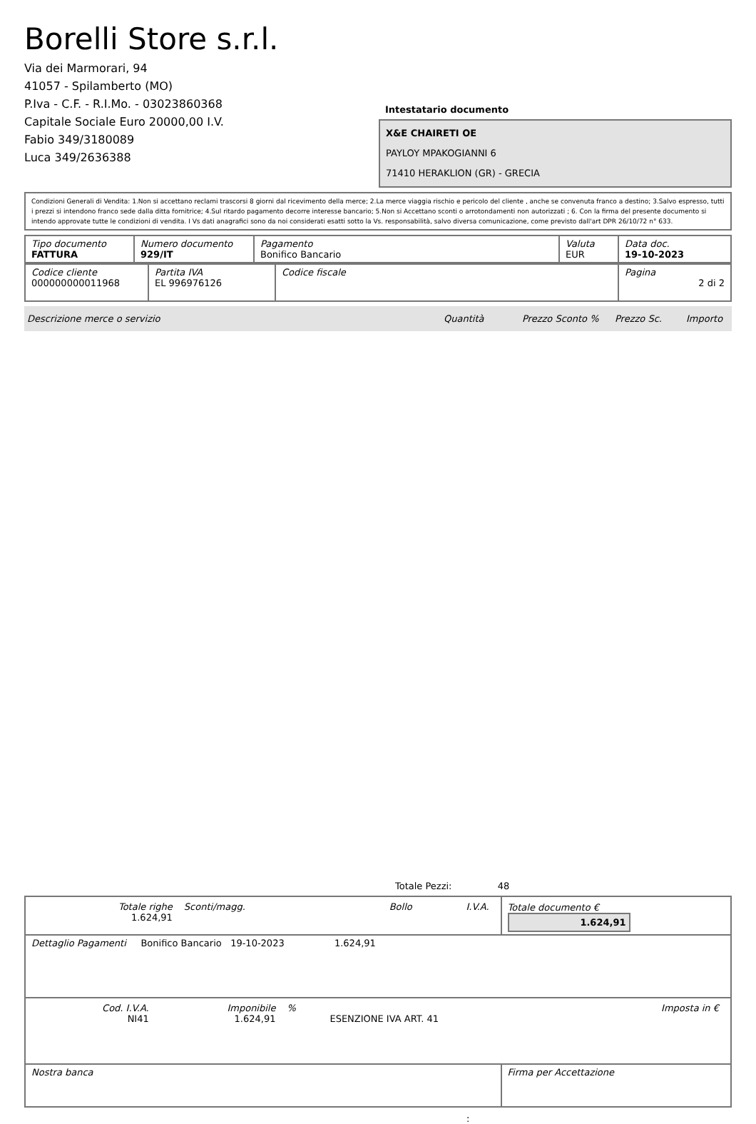Borelli Store s.r.l.
Via dei Marmorari, 94
41057 - Spilamberto (MO)
P.Iva - C.F. - R.I.Mo. - 03023860368
Capitale Sociale Euro 20000,00 I.V.
Fabio 349/3180089
Luca 349/2636388
Intestatario documento
X&E CHAIRETI OE
PAYLOY MPAKOGIANNI 6
71410 HERAKLION (GR) - GRECIA
Condizioni Generali di Vendita: 1.Non si accettano reclami trascorsi 8 giorni dal ricevimento della merce; 2.La merce viaggia rischio e pericolo del cliente , anche se convenuta franco a destino; 3.Salvo espresso, tutti i prezzi si intendono franco sede dalla ditta fornitrice; 4.Sul ritardo pagamento decorre interesse bancario; 5.Non si Accettano sconti o arrotondamenti non autorizzati ; 6. Con la firma del presente documento si intendo approvate tutte le condizioni di vendita. I Vs dati anagrafici sono da noi considerati esatti sotto la Vs. responsabilità, salvo diversa comunicazione, come previsto dall'art DPR 26/10/72 n° 633.
| Tipo documento FATTURA | Numero documento 929/IT | Pagamento Bonifico Bancario | Valuta EUR | Data doc. 19-10-2023 |
| Codice cliente 000000000011968 | Partita IVA EL 996976126 | Codice fiscale | Pagina 2 di 2 |
Descrizione merce o servizio Quantità Prezzo Sconto % Prezzo Sc. Importo
Totale Pezzi: 48
| / Totale righe 1.624,91 / Sconti/magg. / Bollo / I.V.A. / | Totale documento € 1.624,91 |
| Dettaglio Pagamenti Bonifico Bancario 19-10-2023 1.624,91 | |
| / Cod. I.V.A. NI41 / Imponibile 1.624,91 / % / ESENZIONE IVA ART. 41 / Imposta in € / | |
| Nostra banca | Firma per Accettazione |
: